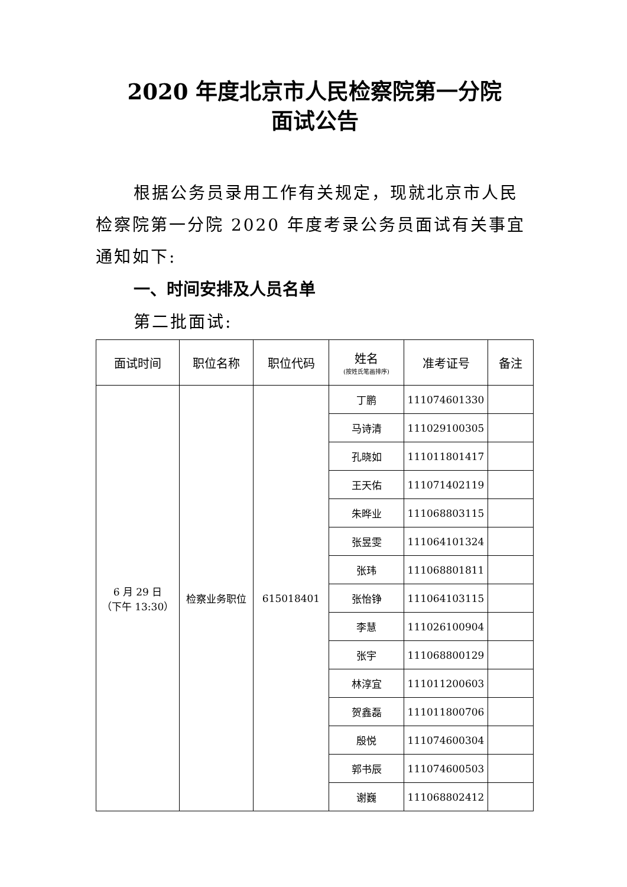2020 年度北京市人民检察院第一分院
面试公告
根据公务员录用工作有关规定，现就北京市人民检察院第一分院 2020 年度考录公务员面试有关事宜通知如下:
一、时间安排及人员名单
第二批面试:
| 面试时间 | 职位名称 | 职位代码 | 姓名 (按姓氏笔画排序) | 准考证号 | 备注 |
| --- | --- | --- | --- | --- | --- |
| 6 月 29 日 （下午 13:30） | 检察业务职位 | 615018401 | 丁鹏 | 111074601330 | |
| | | | 马诗清 | 111029100305 | |
| | | | 孔晓如 | 111011801417 | |
| | | | 王天佑 | 111071402119 | |
| | | | 朱晔业 | 111068803115 | |
| | | | 张昱雯 | 111064101324 | |
| | | | 张玮 | 111068801811 | |
| | | | 张怡铮 | 111064103115 | |
| | | | 李慧 | 111026100904 | |
| | | | 张宇 | 111068800129 | |
| | | | 林淳宜 | 111011200603 | |
| | | | 贺鑫磊 | 111011800706 | |
| | | | 殷悦 | 111074600304 | |
| | | | 郭书辰 | 111074600503 | |
| | | | 谢巍 | 111068802412 | |